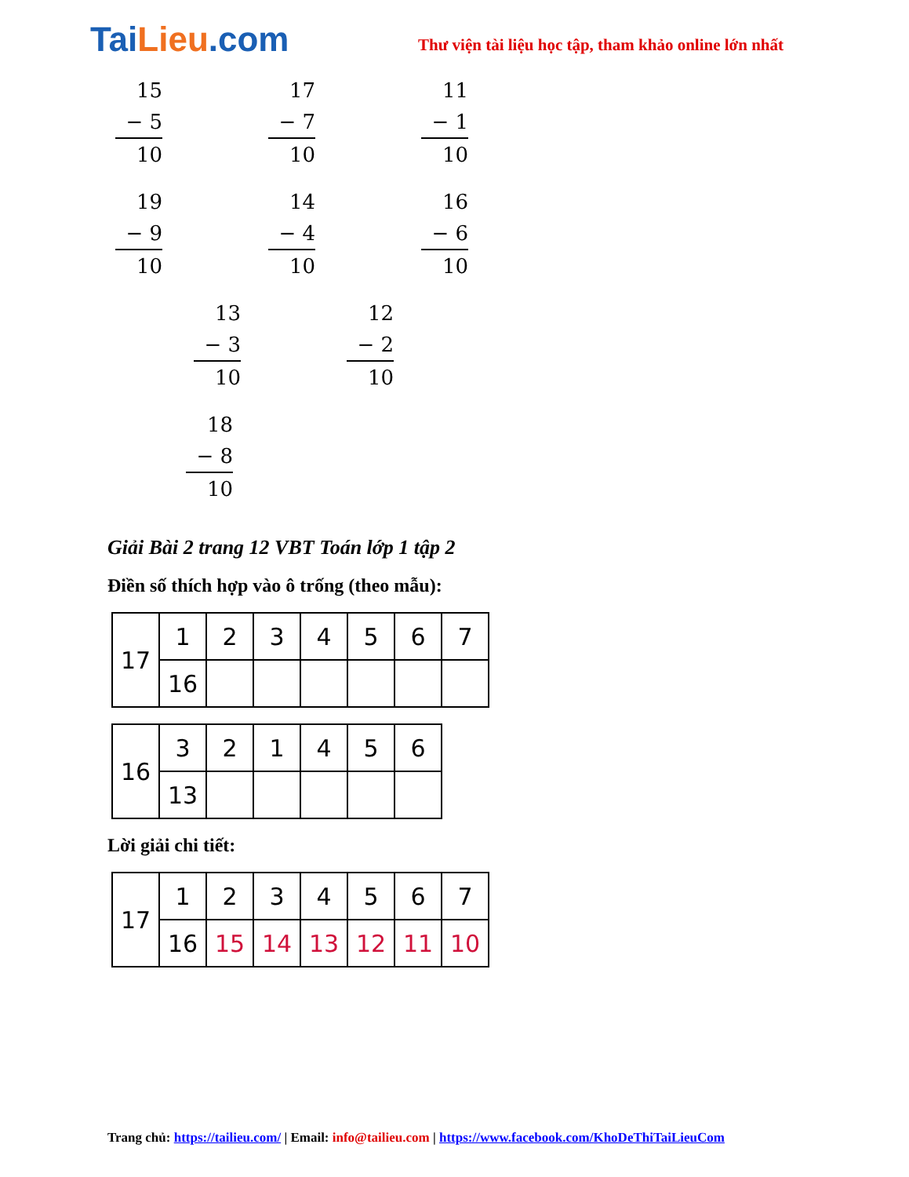TaiLieu.com
Thư viện tài liệu học tập, tham khảo online lớn nhất
15
− 5
10
17
− 7
10
11
− 1
10
19
− 9
10
14
− 4
10
16
− 6
10
13
− 3
10
12
− 2
10
18
− 8
10
Giải Bài 2 trang 12 VBT Toán lớp 1 tập 2
Điền số thích hợp vào ô trống (theo mẫu):
| 17 | 1 | 2 | 3 | 4 | 5 | 6 | 7 |
| | 16 | | | | | | |
| 16 | 3 | 2 | 1 | 4 | 5 | 6 |
| | 13 | | | | | |
Lời giải chi tiết:
| 17 | 1 | 2 | 3 | 4 | 5 | 6 | 7 |
| | 16 | 15 | 14 | 13 | 12 | 11 | 10 |
Trang chủ: https://tailieu.com/ | Email: info@tailieu.com | https://www.facebook.com/KhoDeThiTaiLieuCom